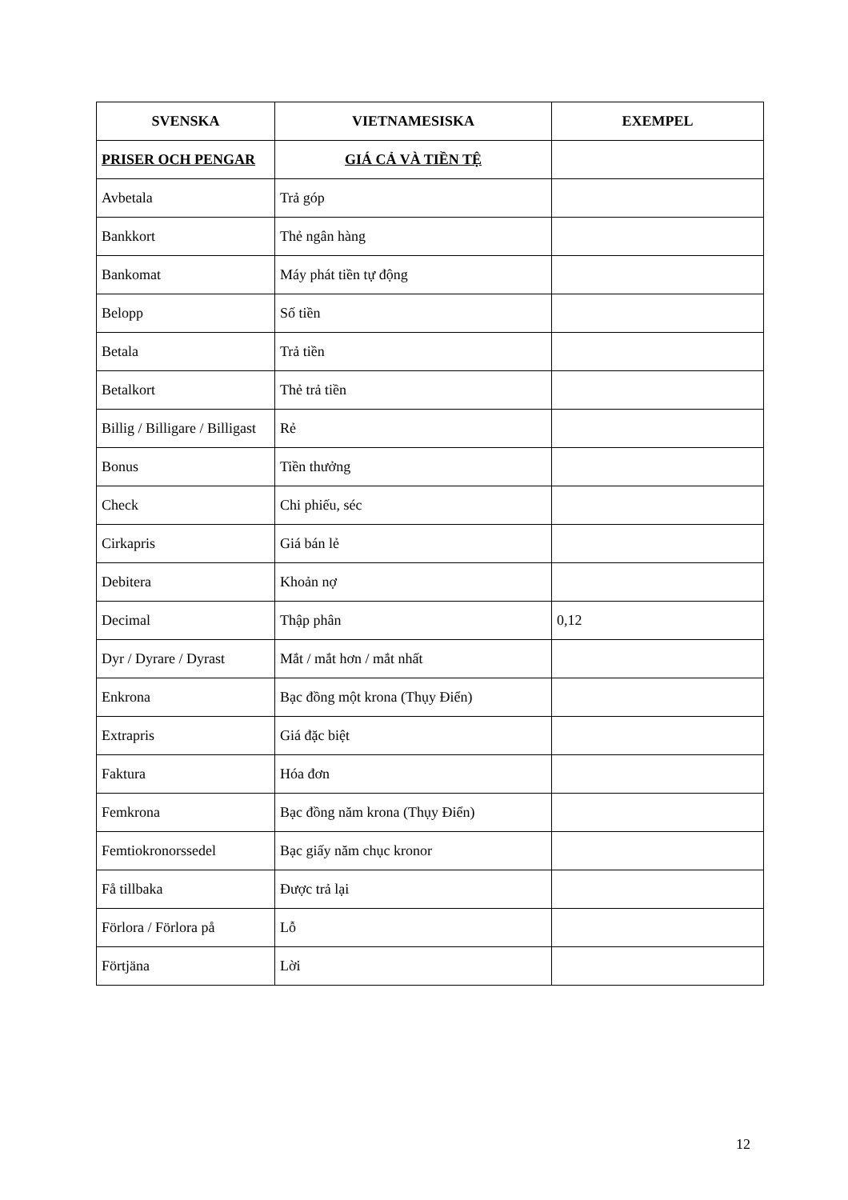| SVENSKA | VIETNAMESISKA | EXEMPEL |
| --- | --- | --- |
| PRISER OCH PENGAR | GIÁ CẢ VÀ TIỀN TỆ | |
| Avbetala | Trả góp | |
| Bankkort | Thẻ ngân hàng | |
| Bankomat | Máy phát tiền tự động | |
| Belopp | Số tiền | |
| Betala | Trả tiền | |
| Betalkort | Thẻ trả tiền | |
| Billig / Billigare / Billigast | Rẻ | |
| Bonus | Tiền thưởng | |
| Check | Chi phiếu, séc | |
| Cirkapris | Giá bán lẻ | |
| Debitera | Khoản nợ | |
| Decimal | Thập phân | 0,12 |
| Dyr / Dyrare / Dyrast | Mắt / mắt hơn / mắt nhất | |
| Enkrona | Bạc đồng một krona (Thụy Điển) | |
| Extrapris | Giá đặc biệt | |
| Faktura | Hóa đơn | |
| Femkrona | Bạc đồng năm krona (Thụy Điển) | |
| Femtiokronorssedel | Bạc giấy năm chục kronor | |
| Få tillbaka | Được trả lại | |
| Förlora / Förlora på | Lỗ | |
| Förtjäna | Lời | |
12